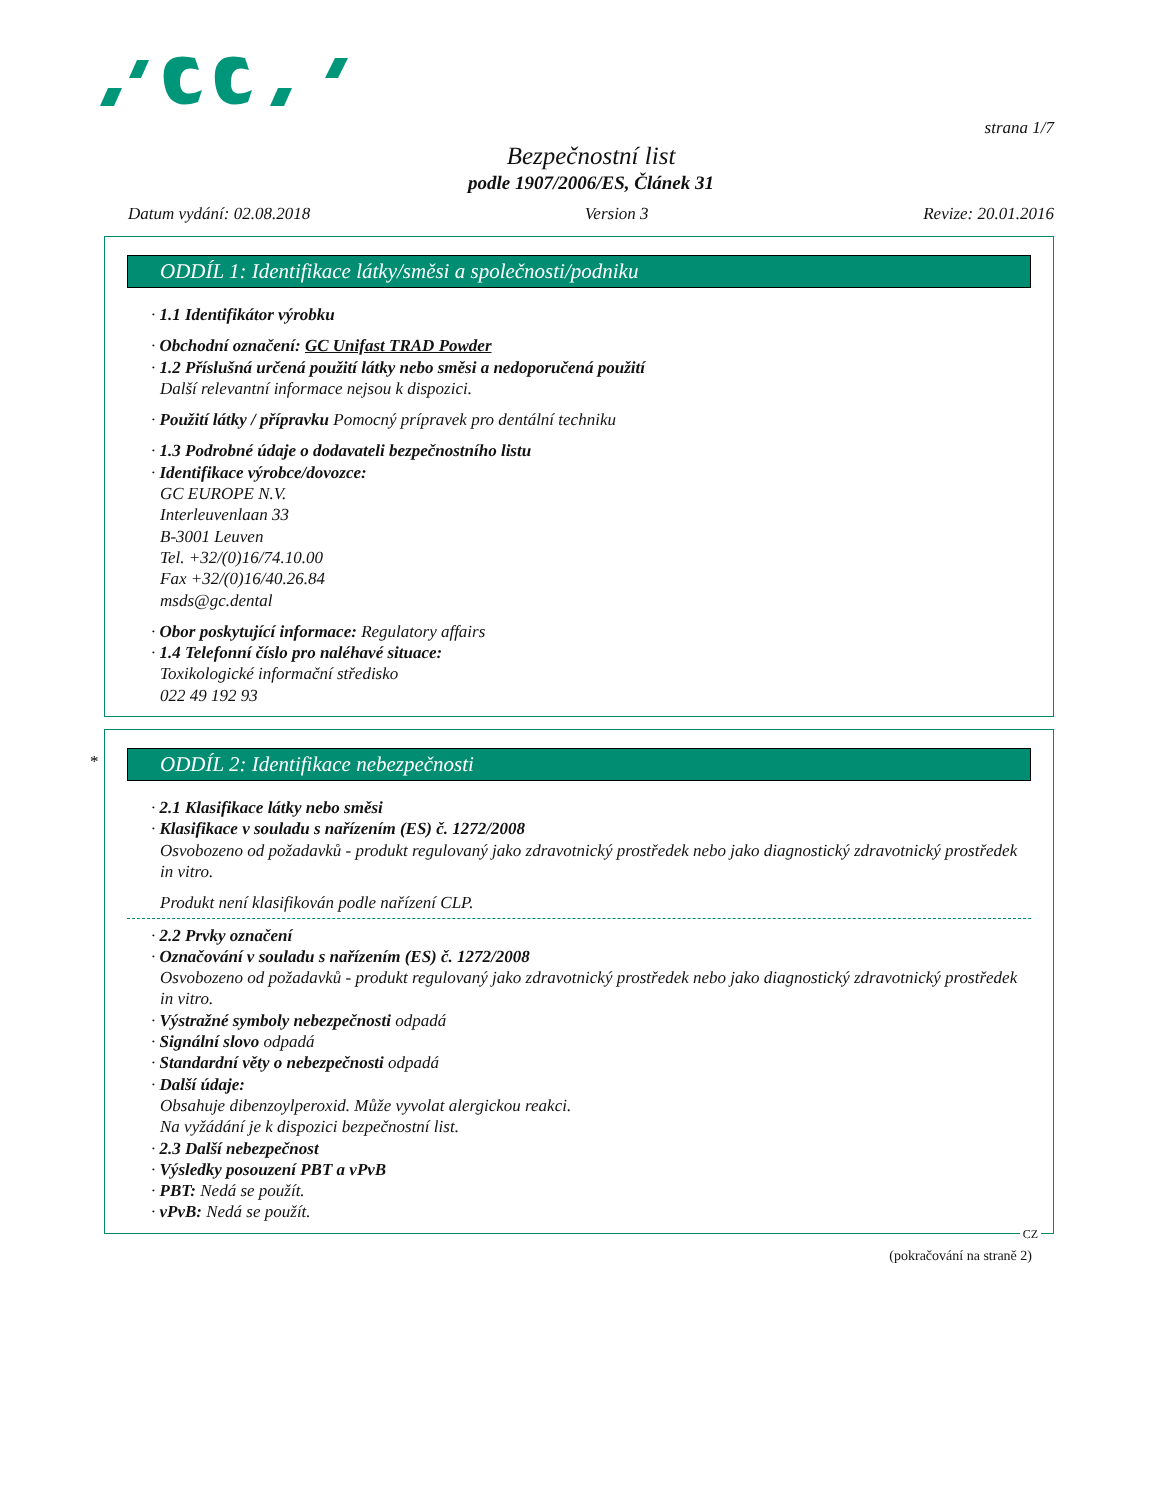strana 1/7
Bezpečnostní list
podle 1907/2006/ES, Článek 31
Datum vydání: 02.08.2018 Version 3 Revize: 20.01.2016
ODDÍL 1: Identifikace látky/směsi a společnosti/podniku
· 1.1 Identifikátor výrobku
· Obchodní označení: GC Unifast TRAD Powder
· 1.2 Příslušná určená použití látky nebo směsi a nedoporučená použití
Další relevantní informace nejsou k dispozici.
· Použití látky / přípravku Pomocný prípravek pro dentální techniku
· 1.3 Podrobné údaje o dodavateli bezpečnostního listu
· Identifikace výrobce/dovozce:
GC EUROPE N.V.
Interleuvenlaan 33
B-3001 Leuven
Tel. +32/(0)16/74.10.00
Fax +32/(0)16/40.26.84
msds@gc.dental
· Obor poskytující informace: Regulatory affairs
· 1.4 Telefonní číslo pro naléhavé situace:
Toxikologické informační středisko
022 49 192 93
*
ODDÍL 2: Identifikace nebezpečnosti
· 2.1 Klasifikace látky nebo směsi
· Klasifikace v souladu s nařízením (ES) č. 1272/2008
Osvobozeno od požadavků - produkt regulovaný jako zdravotnický prostředek nebo jako diagnostický zdravotnický prostředek in vitro.
Produkt není klasifikován podle nařízení CLP.
· 2.2 Prvky označení
· Označování v souladu s nařízením (ES) č. 1272/2008
Osvobozeno od požadavků - produkt regulovaný jako zdravotnický prostředek nebo jako diagnostický zdravotnický prostředek in vitro.
· Výstražné symboly nebezpečnosti odpadá
· Signální slovo odpadá
· Standardní věty o nebezpečnosti odpadá
· Další údaje:
Obsahuje dibenzoylperoxid. Může vyvolat alergickou reakci.
Na vyžádání je k dispozici bezpečnostní list.
· 2.3 Další nebezpečnost
· Výsledky posouzení PBT a vPvB
· PBT: Nedá se použít.
· vPvB: Nedá se použít.
CZ
(pokračování na straně 2)